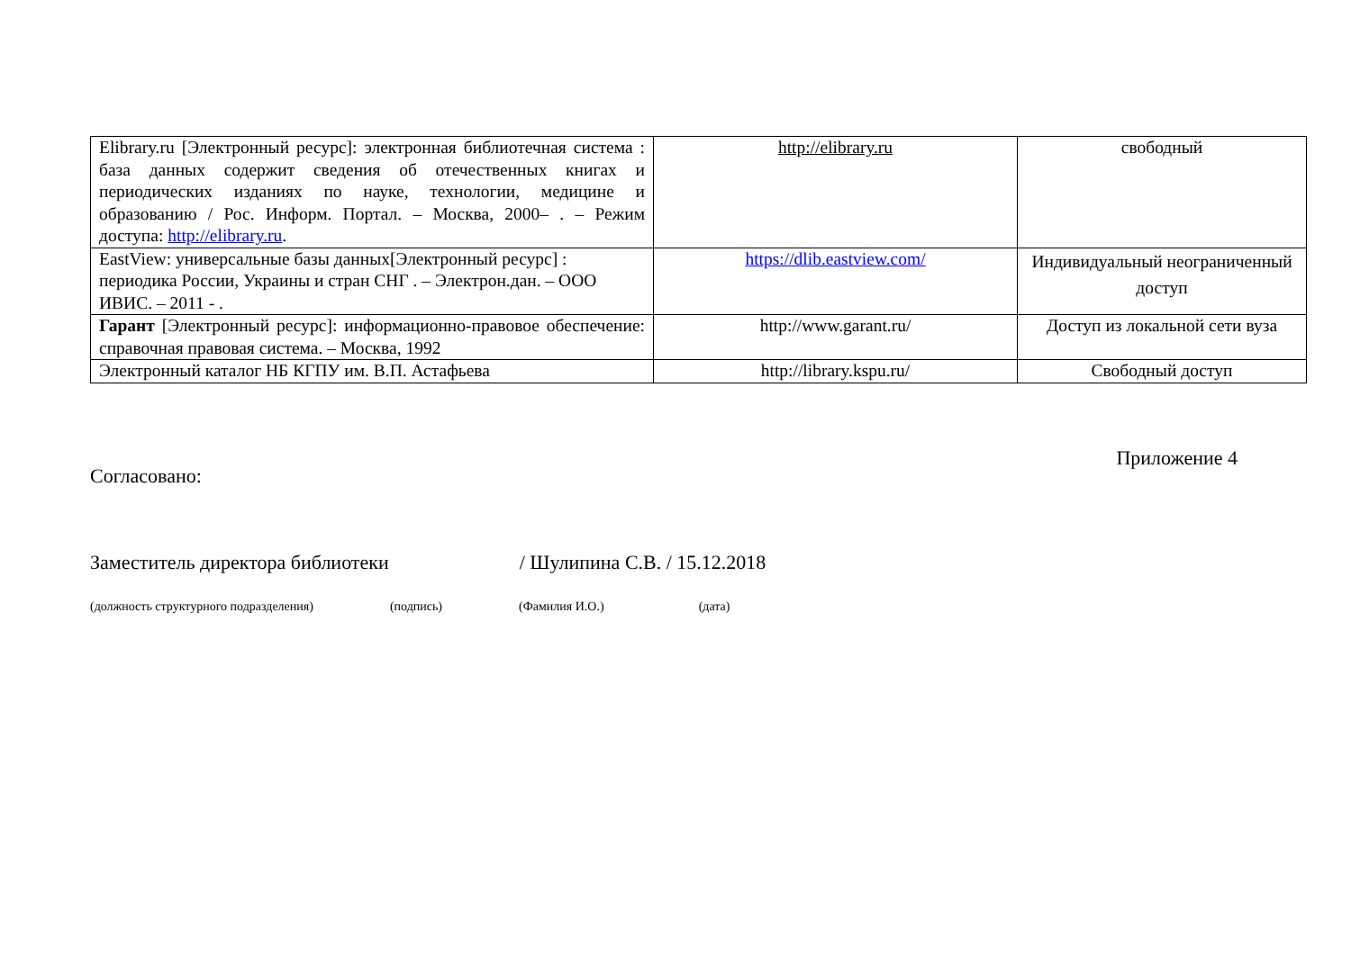| Elibrary.ru [Электронный ресурс]: электронная библиотечная система : база данных содержит сведения об отечественных книгах и периодических изданиях по науке, технологии, медицине и образованию / Рос. Информ. Портал. – Москва, 2000– . – Режим доступа: http://elibrary.ru . | http://elibrary.ru | свободный |
| EastView: универсальные базы данных[Электронный ресурс] : периодика России, Украины и стран СНГ . – Электрон.дан. – ООО ИВИС. – 2011 - . | https://dlib.eastview.com/ | Индивидуальный неограниченный доступ |
| Гарант [Электронный ресурс]: информационно-правовое обеспечение: справочная правовая система. – Москва, 1992 | http://www.garant.ru/ | Доступ из локальной сети вуза |
| Электронный каталог НБ КГПУ им. В.П. Астафьева | http://library.kspu.ru/ | Свободный доступ |
Согласовано:
Приложение 4
Заместитель директора библиотеки / Шулипина С.В. / 15.12.2018
(должность структурного подразделения) (подпись) (Фамилия И.О.) (дата)